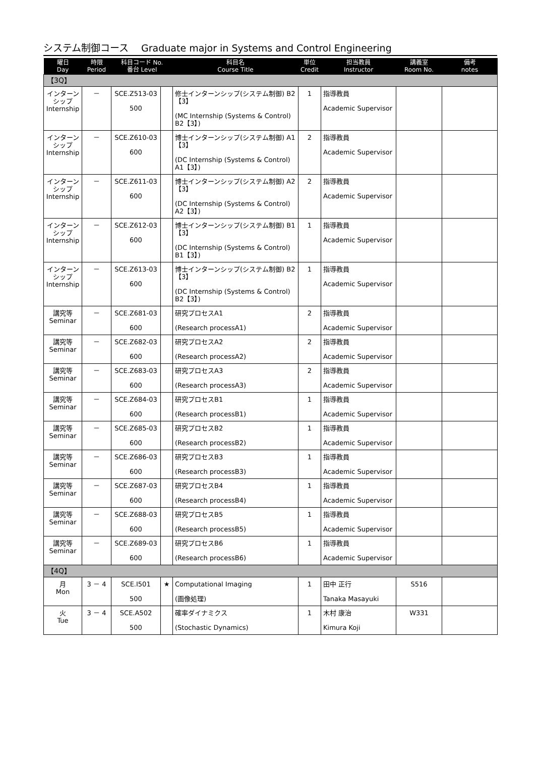システム制御コース　 Graduate major in Systems and Control Engineering
| 曜日 Day | 時限 Period | 科目コード No. 番台 Level | | 科目名 Course Title | 単位 Credit | 担当教員 Instructor | 講義室 Room No. | 備考 notes |
| --- | --- | --- | --- | --- | --- | --- | --- | --- |
| 【3Q】 | | | | | | | | |
| インターン シップ Internship | － | SCE.Z513-03 500 | | 修士インターンシップ(システム制御) B2【3】 (MC Internship (Systems & Control) B2【3】) | 1 | 指導教員 Academic Supervisor | | |
| インターン シップ Internship | － | SCE.Z610-03 600 | | 博士インターンシップ(システム制御) A1【3】 (DC Internship (Systems & Control) A1【3】) | 2 | 指導教員 Academic Supervisor | | |
| インターン シップ Internship | － | SCE.Z611-03 600 | | 博士インターンシップ(システム制御) A2【3】 (DC Internship (Systems & Control) A2【3】) | 2 | 指導教員 Academic Supervisor | | |
| インターン シップ Internship | － | SCE.Z612-03 600 | | 博士インターンシップ(システム制御) B1【3】 (DC Internship (Systems & Control) B1【3】) | 1 | 指導教員 Academic Supervisor | | |
| インターン シップ Internship | － | SCE.Z613-03 600 | | 博士インターンシップ(システム制御) B2【3】 (DC Internship (Systems & Control) B2【3】) | 1 | 指導教員 Academic Supervisor | | |
| 講究等 Seminar | － | SCE.Z681-03 600 | | 研究プロセスA1 (Research processA1) | 2 | 指導教員 Academic Supervisor | | |
| 講究等 Seminar | － | SCE.Z682-03 600 | | 研究プロセスA2 (Research processA2) | 2 | 指導教員 Academic Supervisor | | |
| 講究等 Seminar | － | SCE.Z683-03 600 | | 研究プロセスA3 (Research processA3) | 2 | 指導教員 Academic Supervisor | | |
| 講究等 Seminar | － | SCE.Z684-03 600 | | 研究プロセスB1 (Research processB1) | 1 | 指導教員 Academic Supervisor | | |
| 講究等 Seminar | － | SCE.Z685-03 600 | | 研究プロセスB2 (Research processB2) | 1 | 指導教員 Academic Supervisor | | |
| 講究等 Seminar | － | SCE.Z686-03 600 | | 研究プロセスB3 (Research processB3) | 1 | 指導教員 Academic Supervisor | | |
| 講究等 Seminar | － | SCE.Z687-03 600 | | 研究プロセスB4 (Research processB4) | 1 | 指導教員 Academic Supervisor | | |
| 講究等 Seminar | － | SCE.Z688-03 600 | | 研究プロセスB5 (Research processB5) | 1 | 指導教員 Academic Supervisor | | |
| 講究等 Seminar | － | SCE.Z689-03 600 | | 研究プロセスB6 (Research processB6) | 1 | 指導教員 Academic Supervisor | | |
| 【4Q】 | | | | | | | | |
| 月 Mon | 3 － 4 | SCE.I501 500 | ★ | Computational Imaging (画像処理) | 1 | 田中 正行 Tanaka Masayuki | S516 | |
| 火 Tue | 3 － 4 | SCE.A502 500 | | 確率ダイナミクス (Stochastic Dynamics) | 1 | 木村 康治 Kimura Koji | W331 | |